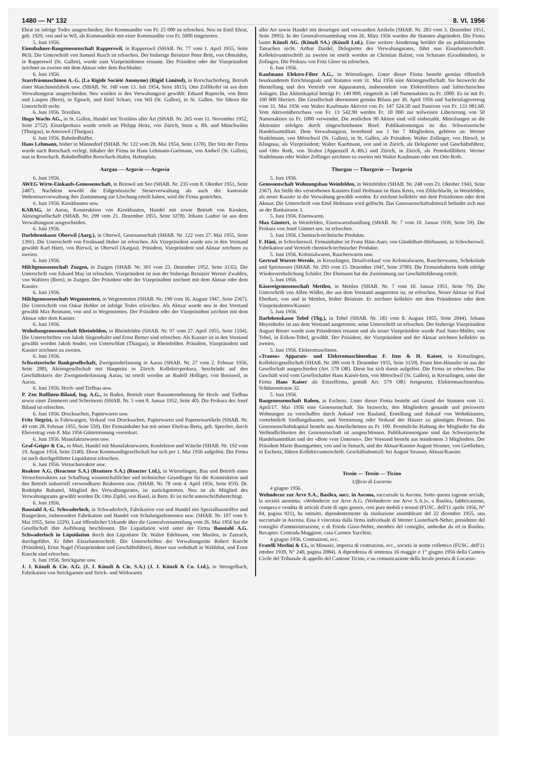1480 — N° 132 8. VI. 1956
Ehrat ist infolge Todes ausgeschieden; ihre Kommandite von Fr. 25 000 ist erloschen. Neu ist Emil Ehrat, geb. 1929, von und in Wil, als Kommanditär mit einer Kommandite von Fr. 5000 eingetreten.
5. Juni 1956.
Eisenbahner-Baugenossenschaft Rapperswil, in Rapperswil (SHAB. Nr. 77 vom 1. April 1955, Seite 863). Die Unterschrift von Samuel Rusch ist erloschen. Der bisherige Beisitzer Peter Britt, von Obstalden, in Rapperswil (St. Gallen), wurde zum Vizepräsidenten ernannt. Der Präsident oder der Vizepräsident zeichnet zu zweien mit dem Aktuar oder dem Buchhalter.
6. Juni 1956.
Starrfräsmaschinen A.-G. (La Rigide Société Anonyme) (Rigid Limited), in Rorschacherberg, Betrieb einer Maschinenfabrik usw. (SHAB. Nr. 160 vom 13. Juli 1954, Seite 1815). Otto Zollikofer ist aus dem Verwaltungsrat ausgeschieden. Neu wurden in den Verwaltungsrat gewählt: Eduard Ruprecht, von Bern und Laupen (Bern), in Egnach, und Emil Schaer, von Wil (St. Gallen), in St. Gallen. Sie führen die Unterschrift nicht.
6. Juni 1956. Textilien.
Hugo Wachs AG., in St. Gallen, Handel mit Textilien aller Art (SHAB. Nr. 265 vom 11. November 1952, Seite 2752). Einzelprokura wurde erteilt an Philipp Heitz, von Zürich, Stein a. Rh. und Münchwilen (Thurgau), in Amriswil (Thurgau).
6. Juni 1956. Bahnhofbüffet.
Hans Lehmann, bisher in Männedorf (SHAB. Nr. 122 vom 28. Mai 1954, Seite 1370). Der Sitz der Firma wurde nach Rorschach verlegt. Inhaber der Firma ist Hans Lehmann-Gartmann, von Andwil (St. Gallen), nun in Rorschach. Bahnhofbüffet Rorschach-Hafen, Hafenplatz.
Aargau — Argovie — Argovia
6. Juni 1956.
AWEG Wirte-Einkaufs-Genossenschaft, in Beinwil am See (SHAB. Nr. 235 vom 8. Oktober 1951, Seite 2487). Nachdem sowohl die Eidgenössische Steuerverwaltung als auch die kantonale Wehrsteuerverwaltung ihre Zustimmung zur Löschung erteilt haben, wird die Firma gestrichen.
6. Juni 1956. Kioskbauten usw.
KABAG, in Aarau, Konstruktion von Kioskbauten, Handel mit sowie Betrieb von Kiosken, Aktiengesellschaft (SHAB. Nr. 299 vom 21. Dezember 1955, Seite 3278). Johann Lauber ist aus dem Verwaltungsrat ausgeschieden.
6. Juni 1956.
Darlehenskasse Oberwil (Aarg.), in Oberwil, Genossenschaft (SHAB. Nr. 122 vom 27. Mai 1955, Seite 1391). Die Unterschrift von Ferdinand Huber ist erloschen. Als Vizepräsident wurde neu in den Vorstand gewählt Karl Härri, von Birrwil, in Oberwil (Aargau). Präsident, Vizepräsident und Aktuar zeichnen zu zweien.
6. Juni 1956.
Milchgenossenschaft Zuzgen, in Zuzgen (SHAB. Nr. 301 vom 23. Dezember 1952, Seite 3135). Die Unterschrift von Eduard May ist erloschen. Vizepräsident ist nun der bisherige Beisitzer Werner Zwahlen, von Wahlern (Bern), in Zuzgen. Der Präsident oder der Vizepräsident zeichnet mit dem Aktuar oder dem Kassier.
6. Juni 1956.
Milchgenossenschaft Wegenstetten, in Wegenstetten (SHAB. Nr. 190 vom 16. August 1947, Seite 2367). Die Unterschrift von Oskar Hohler ist infolge Todes erloschen. Als Aktuar wurde neu in den Vorstand gewählt Max Reimann, von und in Wegenstetten. Der Präsident oder der Vizepräsident zeichnet mit dem Aktuar oder dem Kassier.
6. Juni 1956.
Wohnbaugenossenschaft Rheinfelden, in Rheinfelden (SHAB. Nr. 97 vom 27. April 1955, Seite 1104). Die Unterschriften von Jakob Siegenthaler und Ernst Berner sind erloschen. Als Kassier ist in den Vorstand gewählt worden Jakob Studer, von Unterschlatt (Thurgau), in Rheinfelden. Präsident, Vizepräsident und Kassier zeichnen zu zweien.
6. Juni 1956.
Schweizerische Bankgesellschaft, Zweigniederlassung in Aarau (SHAB. Nr. 27 vom 2. Februar 1956, Seite 288), Aktiengesellschaft mit Hauptsitz in Zürich. Kollektivprokura, beschränkt auf den Geschäftskreis der Zweigniederlassung Aarau, ist erteilt worden an Rudolf Holliger, von Boniswil, in Aarau.
6. Juni 1956. Hoch- und Tiefbau usw.
P. Zen Ruffinen-Biland, Ing. A.G., in Baden, Betrieb einer Bauunternehmung für Hoch- und Tiefbau sowie einer Zimmerei und Schreinerei (SHAB. Nr. 5 vom 8. Januar 1952, Seite 40). Die Prokura des Josef Biland ist erloschen.
6. Juni 1956. Drucksachen, Papierwaren usw.
Fritz Siegrist, in Fahrwangen, Verkauf von Drucksachen, Papierwaren und Papeterieartikeln (SHAB. Nr. 49 vom 28. Februar 1955, Seite 559). Der Firmainhaber hat mit seiner Ehefrau Berta, geb. Sprecher, durch Ehevertrag vom 8. Mai 1956 Gütertrennung vereinbart.
6. Juni 1956. Manufakturwaren usw.
Graf-Geiger & Co., in Muri, Handel mit Manufakturwaren, Konfektion und Wäsche (SHAB. Nr. 192 vom 19. August 1954, Seite 2140). Diese Kommanditgesellschaft hat sich per 1. Mai 1956 aufgelöst. Die Firma ist nach durchgeführter Liquidation erloschen.
6. Juni 1956. Versuchsreaktor usw.
Reaktor A.G. (Reacteur S.A.) (Reattore S.A.) (Reactor Ltd.), in Würenlingen, Bau und Betrieb eines Versuchsreaktors zur Schaffung wissenschaftlicher und technischer Grundlagen für die Konstruktion und den Betrieb industriell verwendbarer Reaktoren usw. (SHAB. Nr. 78 vom 4. April 1956, Seite 859). Dr. Rodolphe Rubattel, Mitglied des Verwaltungsrates, ist zurückgetreten. Neu ist als Mitglied des Verwaltungsrates gewählt worden Dr. Otto Zipfel, von Basel, in Bern. Er ist nicht unterschriftsberechtigt.
6. Juni 1956.
Baustahl A.-G. Schwaderloch, in Schwaderloch, Fabrikation von und Handel mit Spezialbaustoffen und Baugeräten, insbesondere Fabrikation und Handel von Schalungselementen usw. (SHAB. Nr. 107 vom 9. Mai 1955, Seite 1229). Laut öffentlicher Urkunde über die Generalversammlung vom 26. Mai 1956 hat die Gesellschaft ihre Auflösung beschlossen. Die Liquidation wird unter der Firma Baustahl A.G. Schwaderloch in Liquidation durch den Liquidator Dr. Walter Edelmann, von Muolen, in Zurzach, durchgeführt. Er führt Einzelunterschrift. Die Unterschriften der Verwaltungsräte Robert Knecht (Präsident), Ernst Nagel (Vizepräsident und Geschäftsführer), dieser nun wohnhaft in Waldshut, und Ernst Knecht sind erloschen.
6. Juni 1956. Strickgarne usw.
J. J. Künzli & Cie. A.G. (J. J. Künzli & Cie. S.A.) (J. J. Künzli & Co. Ltd.), in Strengelbach, Fabrikation von Strickgarnen und Strick- und Wirkwaren
aller Art sowie Handel mit derartigen und verwandten Artikeln (SHAB. Nr. 283 vom 3. Dezember 1951, Seite 2995). In der Generalversammlung vom 26. März 1956 wurden die Statuten abgeändert. Die Firma lautet Künzli AG. (Künzli SA.) (Künzli Ltd.). Eine weitere Aenderung berührt die zu publizierenden Tatsachen nicht. Arthur Dardel, Delegierter des Verwaltungsrates, führt nun Einzelunterschrift. Kollektivunterschrift zu zweien ist erteilt worden an Christian Balzer, von Scharans (Graubünden), in Zofingen. Die Prokura von Fritz Gloor ist erloschen.
6. Juni 1956.
Kaufmann Elektro-Filter A.G., in Würenlingen. Unter dieser Firma besteht gemäss öffentlich beurkundetem Errichtungsakt und Statuten vom 31. Mai 1956 eine Aktiengesellschaft. Sie bezweckt die Herstellung und den Vertrieb von Apparaturen, insbesondere von Elektrofiltern und lufttechnischen Anlagen. Das Aktienkapital beträgt Fr. 140 000, eingeteilt in 140 Namenaktien zu Fr. 1000. Es ist mit Fr. 100 000 liberiert. Die Gesellschaft übernimmt gemäss Bilanz per 30. April 1956 und Sacheinlagevertrag vom 31. Mai 1956 von Walter Kaufmann Aktiven von Fr. 147 524.50 und Passiven von Fr. 133 981.60. Vom Aktivenüberschuss von Fr. 13 542.90 werden Fr. 10 000 zur teilweisen Liberierung von 50 Namenaktien zu Fr. 1000 verwendet. Die restlichen 90 Aktien sind voll einbezahlt. Mitteilungen an die Aktionäre erfolgen durch eingeschriebenen Brief. Publikationsorgan ist das Schweizerische Handelsamtsblatt. Dem Verwaltungsrat, bestehend aus 1 bis 7 Mitgliedern, gehören an: Werner Stadelmann, von Mörschwil (St. Gallen), in St. Gallen, als Präsident; Walter Zollinger, von Hinwil, in Klingnau, als Vizepräsident; Walter Kaufmann, von und in Zürich, als Delegierter und Geschäftsführer, und Otto Roth, von Teufen (Appenzell A.-Rh.) und Zürich, in Zürich, als Protokollführer. Werner Stadelmann oder Walter Zollinger zeichnen zu zweien mit Walter Kaufmann oder mit Otto Roth.
Thurgau — Thurgovie — Turgovia
5. Juni 1956.
Genossenschaft Wohnungsbau Weinfelden, in Weinfelden (SHAB. Nr. 248 vom 23. Oktober 1943, Seite 2367). An Stelle des verstorbenen Kassiers Emil Hofmann ist Hans Kreis, von Zihlschlacht, in Weinfelden, als neuer Kassier in die Verwaltung gewählt worden. Er zeichnet kollektiv mit dem Präsidenten oder dem Aktuar. Die Unterschrift von Emil Hofmann wird gelöscht. Das Genossenschaftsdomizil befindet sich nun an der Bankstrasse 1.
5. Juni 1956. Eisenwaren.
Max Güntert, in Weinfelden, Eisenwarenhandlung (SHAB. Nr. 7 vom 10. Januar 1939, Seite 59). Die Prokura von Josef Güntert sen. ist erloschen.
5. Juni 1956. Chemisch-technische Produkte.
F. Häni, in Schocherswil. Firmainhaber ist Franz Häni-Auer, von Gündelhart-Hörhausen, in Schocherswil. Fabrikation und Vertrieb chemisch-technischer Produkte.
5. Juni 1956. Kolonialwaren, Raucherwaren usw.
Gertrud Worret-Wernle, in Kreuzlingen, Detailverkauf von Kolonialwaren, Raucherwaren, Schokolade und Spirituosen (SHAB. Nr. 293 vom 15. Dezember 1947, Seite 3700). Die Firmainhaberin heißt infolge Wiederverehelichung Schäfer. Der Ehemann hat die Zustimmung zur Geschäftsführung erteilt.
5. Juni 1956.
Käsereigenossenschaft Mettlen, in Mettlen (SHAB. Nr. 7 vom 10. Januar 1951, Seite 79). Die Unterschrift von Albin Widler, der aus dem Vorstand ausgetreten ist, ist erloschen. Neuer Aktuar ist Paul Eberhart, von und in Mettlen, bisher Beisitzer. Er zeichnet kollektiv mit dem Präsidenten oder dem Vizepräsidenten/Kassier.
5. Juni 1956.
Darlehenskasse Tobel (Thg.), in Tobel (SHAB. Nr. 183 vom 8. August 1955, Seite 2044). Johann Meyenhofer ist aus dem Vorstand ausgetreten; seine Unterschrift ist erloschen. Der bisherige Vizepräsident August Rieser wurde zum Präsidenten ernannt und als neuer Vizepräsident wurde Paul Suter-Müller, von Tobel, in Erikon-Tobel, gewählt. Der Präsident, der Vizepräsident und der Aktuar zeichnen kollektiv zu zweien.
5. Juni 1956. Elektromaschinen.
«Transo» Apparate- und Elektromaschinenbau F. Iten & H. Kaiser, in Kreuzlingen, Kollektivgesellschaft (SHAB. Nr. 289 vom 9. Dezember 1955, Seite 3159). Franz Iten-Häussler ist aus der Gesellschaft ausgeschieden (Art. 578 OR). Diese hat sich damit aufgelöst. Die Firma ist erloschen. Das Geschäft wird vom Gesellschafter Hans Kaiser-Iten, von Mörschwil (St. Gallen), in Kreuzlingen, unter der Firma Hans Kaiser als Einzelfirma, gemäß Art. 579 OR) fortgesetzt. Elektromaschinenbau. Schützenstrasse 32.
5. Juni 1956.
Baugenossenschaft Raben, in Eschenz. Unter dieser Firma besteht auf Grund der Statuten vom 11. April/17. Mai 1956 eine Genossenschaft. Sie bezweckt, den Mitgliedern gesunde und preiswerte Wohnungen zu verschaffen durch Ankauf von Bauland, Erstellung und Ankauf von Wohnhäusern, vornehmlich Siedlungsbauten, und Vermietung oder Verkauf der Häuser zu günstigen Preisen. Das Genossenschaftskapital besteht aus Anteilscheinen zu Fr. 100. Persönliche Haftung der Mitglieder für die Verbindlichkeiten der Genossenschaft ist ausgeschlossen. Publikationsorgane sind das Schweizerische Handelsamtsblatt und der «Bote vom Untersee». Der Vorstand besteht aus mindestens 3 Mitgliedern. Der Präsident Mario Baumgartner, von und in Sirnach, und der Aktuar/Kassier August Strasser, von Gottlieben, in Eschenz, führen Kollektivunterschrift. Geschäftsdomizil: bei August Strasser, Aktuar/Kassier.
Tessin — Tessin — Ticino
Ufficio di Locarno
4 giugno 1956.
Wohndecor zur Arve S.A., Basilea, succ. in Ascona, succursale in Ascona. Sotto questa ragione sociale, la società anonima: «Wohndecor zur Arve A.G. (Wohndecor zur Arve S.A.)», a Basilea, fabbricazione, compera e vendita di articoli d'arte di ogni genere, così pure mobili e tessuti (FUSC. dell'11 aprile 1956, N° 84, pagina 921), ha istituito, dipendentemente da risoluzione assembleare del 22 dicembre 1955, una succursale in Ascona. Essa è vincolata dalla firma individuale di Werner Lauterbach-Neher, presidente del consiglio d'amministrazione, e di Frieda Gisin-Neher, membro del consiglio, ambedue da ed in Basilea. Recapito: Contrada Maggiore, casa Carmen Vacchini.
4 giugno 1956. Costruzioni, ecc.
Fratelli Merlini & Ci., in Minusio, impresa di costruzioni, ecc., società in nome collettivo (FUSC. dell'11 ottobre 1939, N° 240, pagina 2084). A dipendenza di sentenza 16 maggio e 1° giugno 1956 della Camera Civile del Tribunale di appello del Cantone Ticino, e su comunicazione della locale pretura di Locarno-